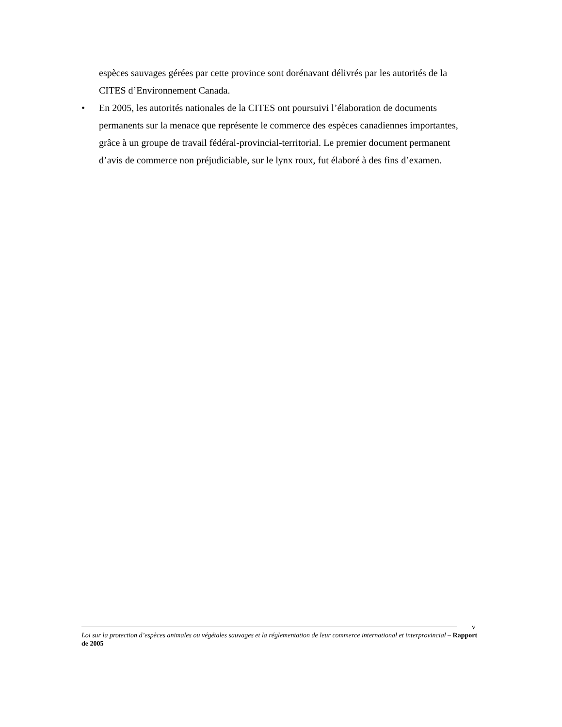espèces sauvages gérées par cette province sont dorénavant délivrés par les autorités de la CITES d’Environnement Canada.
• En 2005, les autorités nationales de la CITES ont poursuivi l’élaboration de documents permanents sur la menace que représente le commerce des espèces canadiennes importantes, grâce à un groupe de travail fédéral-provincial-territorial. Le premier document permanent d’avis de commerce non préjudiciable, sur le lynx roux, fut élaboré à des fins d’examen.
v
Loi sur la protection d’espèces animales ou végétales sauvages et la réglementation de leur commerce international et interprovincial – Rapport de 2005